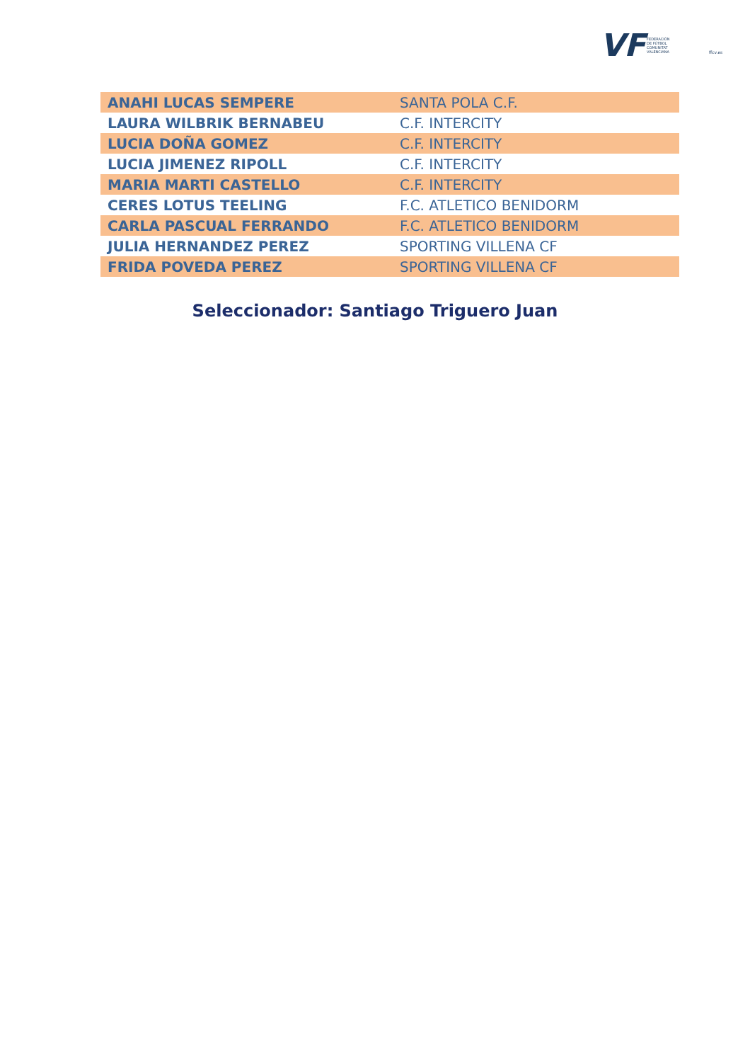VF FEDERACIÓN
DE FÚTBOL
COMUNITAT
VALENCIANA
ffcv.es
| ANAHI LUCAS SEMPERE | SANTA POLA C.F. |
| LAURA WILBRIK BERNABEU | C.F. INTERCITY |
| LUCIA DOÑA GOMEZ | C.F. INTERCITY |
| LUCIA JIMENEZ RIPOLL | C.F. INTERCITY |
| MARIA MARTI CASTELLO | C.F. INTERCITY |
| CERES LOTUS TEELING | F.C. ATLETICO BENIDORM |
| CARLA PASCUAL FERRANDO | F.C. ATLETICO BENIDORM |
| JULIA HERNANDEZ PEREZ | SPORTING VILLENA CF |
| FRIDA POVEDA PEREZ | SPORTING VILLENA CF |
Seleccionador: Santiago Triguero Juan